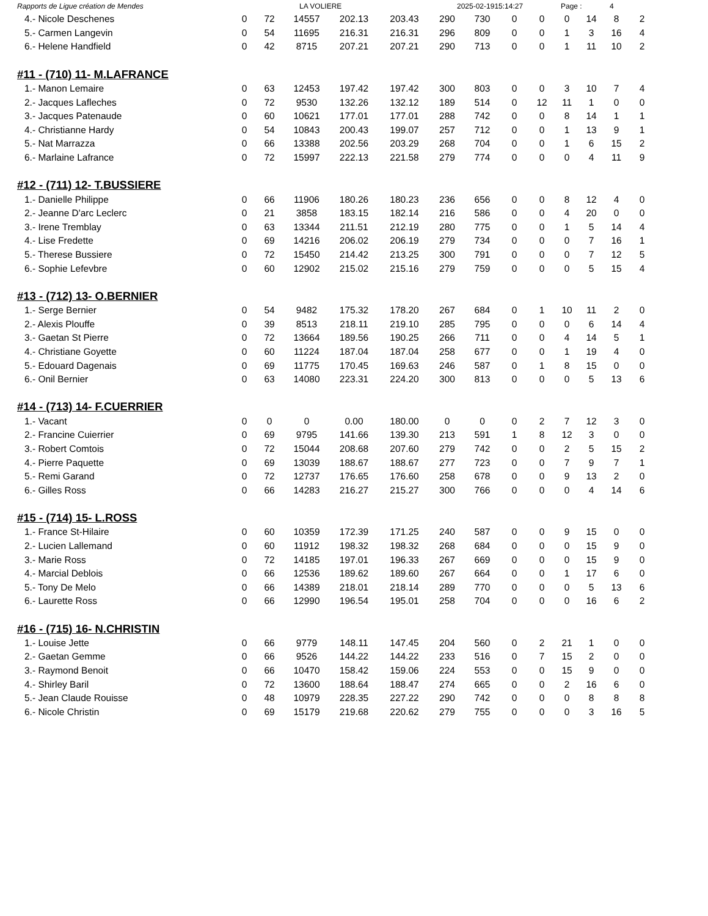Rapports de Ligue création de Mendes LA VOLIERE 2025-02-1915:14:27 Page : 4
| 4.- Nicole Deschenes | 0 | 72 | 14557 | 202.13 | 203.43 | 290 | 730 | 0 | 0 | 0 | 14 | 8 | 2 |
| 5.- Carmen Langevin | 0 | 54 | 11695 | 216.31 | 216.31 | 296 | 809 | 0 | 0 | 1 | 3 | 16 | 4 |
| 6.- Helene Handfield | 0 | 42 | 8715 | 207.21 | 207.21 | 290 | 713 | 0 | 0 | 1 | 11 | 10 | 2 |
#11 - (710) 11- M.LAFRANCE
| 1.- Manon Lemaire | 0 | 63 | 12453 | 197.42 | 197.42 | 300 | 803 | 0 | 0 | 3 | 10 | 7 | 4 |
| 2.- Jacques Lafleches | 0 | 72 | 9530 | 132.26 | 132.12 | 189 | 514 | 0 | 12 | 11 | 1 | 0 | 0 |
| 3.- Jacques Patenaude | 0 | 60 | 10621 | 177.01 | 177.01 | 288 | 742 | 0 | 0 | 8 | 14 | 1 | 1 |
| 4.- Christianne Hardy | 0 | 54 | 10843 | 200.43 | 199.07 | 257 | 712 | 0 | 0 | 1 | 13 | 9 | 1 |
| 5.- Nat Marrazza | 0 | 66 | 13388 | 202.56 | 203.29 | 268 | 704 | 0 | 0 | 1 | 6 | 15 | 2 |
| 6.- Marlaine Lafrance | 0 | 72 | 15997 | 222.13 | 221.58 | 279 | 774 | 0 | 0 | 0 | 4 | 11 | 9 |
#12 - (711) 12- T.BUSSIERE
| 1.- Danielle Philippe | 0 | 66 | 11906 | 180.26 | 180.23 | 236 | 656 | 0 | 0 | 8 | 12 | 4 | 0 |
| 2.- Jeanne D'arc Leclerc | 0 | 21 | 3858 | 183.15 | 182.14 | 216 | 586 | 0 | 0 | 4 | 20 | 0 | 0 |
| 3.- Irene Tremblay | 0 | 63 | 13344 | 211.51 | 212.19 | 280 | 775 | 0 | 0 | 1 | 5 | 14 | 4 |
| 4.- Lise Fredette | 0 | 69 | 14216 | 206.02 | 206.19 | 279 | 734 | 0 | 0 | 0 | 7 | 16 | 1 |
| 5.- Therese Bussiere | 0 | 72 | 15450 | 214.42 | 213.25 | 300 | 791 | 0 | 0 | 0 | 7 | 12 | 5 |
| 6.- Sophie Lefevbre | 0 | 60 | 12902 | 215.02 | 215.16 | 279 | 759 | 0 | 0 | 0 | 5 | 15 | 4 |
#13 - (712) 13- O.BERNIER
| 1.- Serge Bernier | 0 | 54 | 9482 | 175.32 | 178.20 | 267 | 684 | 0 | 1 | 10 | 11 | 2 | 0 |
| 2.- Alexis Plouffe | 0 | 39 | 8513 | 218.11 | 219.10 | 285 | 795 | 0 | 0 | 0 | 6 | 14 | 4 |
| 3.- Gaetan St Pierre | 0 | 72 | 13664 | 189.56 | 190.25 | 266 | 711 | 0 | 0 | 4 | 14 | 5 | 1 |
| 4.- Christiane Goyette | 0 | 60 | 11224 | 187.04 | 187.04 | 258 | 677 | 0 | 0 | 1 | 19 | 4 | 0 |
| 5.- Edouard Dagenais | 0 | 69 | 11775 | 170.45 | 169.63 | 246 | 587 | 0 | 1 | 8 | 15 | 0 | 0 |
| 6.- Onil Bernier | 0 | 63 | 14080 | 223.31 | 224.20 | 300 | 813 | 0 | 0 | 0 | 5 | 13 | 6 |
#14 - (713) 14- F.CUERRIER
| 1.- Vacant | 0 | 0 | 0 | 0.00 | 180.00 | 0 | 0 | 0 | 2 | 7 | 12 | 3 | 0 |
| 2.- Francine Cuierrier | 0 | 69 | 9795 | 141.66 | 139.30 | 213 | 591 | 1 | 8 | 12 | 3 | 0 | 0 |
| 3.- Robert Comtois | 0 | 72 | 15044 | 208.68 | 207.60 | 279 | 742 | 0 | 0 | 2 | 5 | 15 | 2 |
| 4.- Pierre Paquette | 0 | 69 | 13039 | 188.67 | 188.67 | 277 | 723 | 0 | 0 | 7 | 9 | 7 | 1 |
| 5.- Remi Garand | 0 | 72 | 12737 | 176.65 | 176.60 | 258 | 678 | 0 | 0 | 9 | 13 | 2 | 0 |
| 6.- Gilles Ross | 0 | 66 | 14283 | 216.27 | 215.27 | 300 | 766 | 0 | 0 | 0 | 4 | 14 | 6 |
#15 - (714) 15- L.ROSS
| 1.- France St-Hilaire | 0 | 60 | 10359 | 172.39 | 171.25 | 240 | 587 | 0 | 0 | 9 | 15 | 0 | 0 |
| 2.- Lucien Lallemand | 0 | 60 | 11912 | 198.32 | 198.32 | 268 | 684 | 0 | 0 | 0 | 15 | 9 | 0 |
| 3.- Marie Ross | 0 | 72 | 14185 | 197.01 | 196.33 | 267 | 669 | 0 | 0 | 0 | 15 | 9 | 0 |
| 4.- Marcial Deblois | 0 | 66 | 12536 | 189.62 | 189.60 | 267 | 664 | 0 | 0 | 1 | 17 | 6 | 0 |
| 5.- Tony De Melo | 0 | 66 | 14389 | 218.01 | 218.14 | 289 | 770 | 0 | 0 | 0 | 5 | 13 | 6 |
| 6.- Laurette Ross | 0 | 66 | 12990 | 196.54 | 195.01 | 258 | 704 | 0 | 0 | 0 | 16 | 6 | 2 |
#16 - (715) 16- N.CHRISTIN
| 1.- Louise Jette | 0 | 66 | 9779 | 148.11 | 147.45 | 204 | 560 | 0 | 2 | 21 | 1 | 0 | 0 |
| 2.- Gaetan Gemme | 0 | 66 | 9526 | 144.22 | 144.22 | 233 | 516 | 0 | 7 | 15 | 2 | 0 | 0 |
| 3.- Raymond Benoit | 0 | 66 | 10470 | 158.42 | 159.06 | 224 | 553 | 0 | 0 | 15 | 9 | 0 | 0 |
| 4.- Shirley Baril | 0 | 72 | 13600 | 188.64 | 188.47 | 274 | 665 | 0 | 0 | 2 | 16 | 6 | 0 |
| 5.- Jean Claude Rouisse | 0 | 48 | 10979 | 228.35 | 227.22 | 290 | 742 | 0 | 0 | 0 | 8 | 8 | 8 |
| 6.- Nicole Christin | 0 | 69 | 15179 | 219.68 | 220.62 | 279 | 755 | 0 | 0 | 0 | 3 | 16 | 5 |